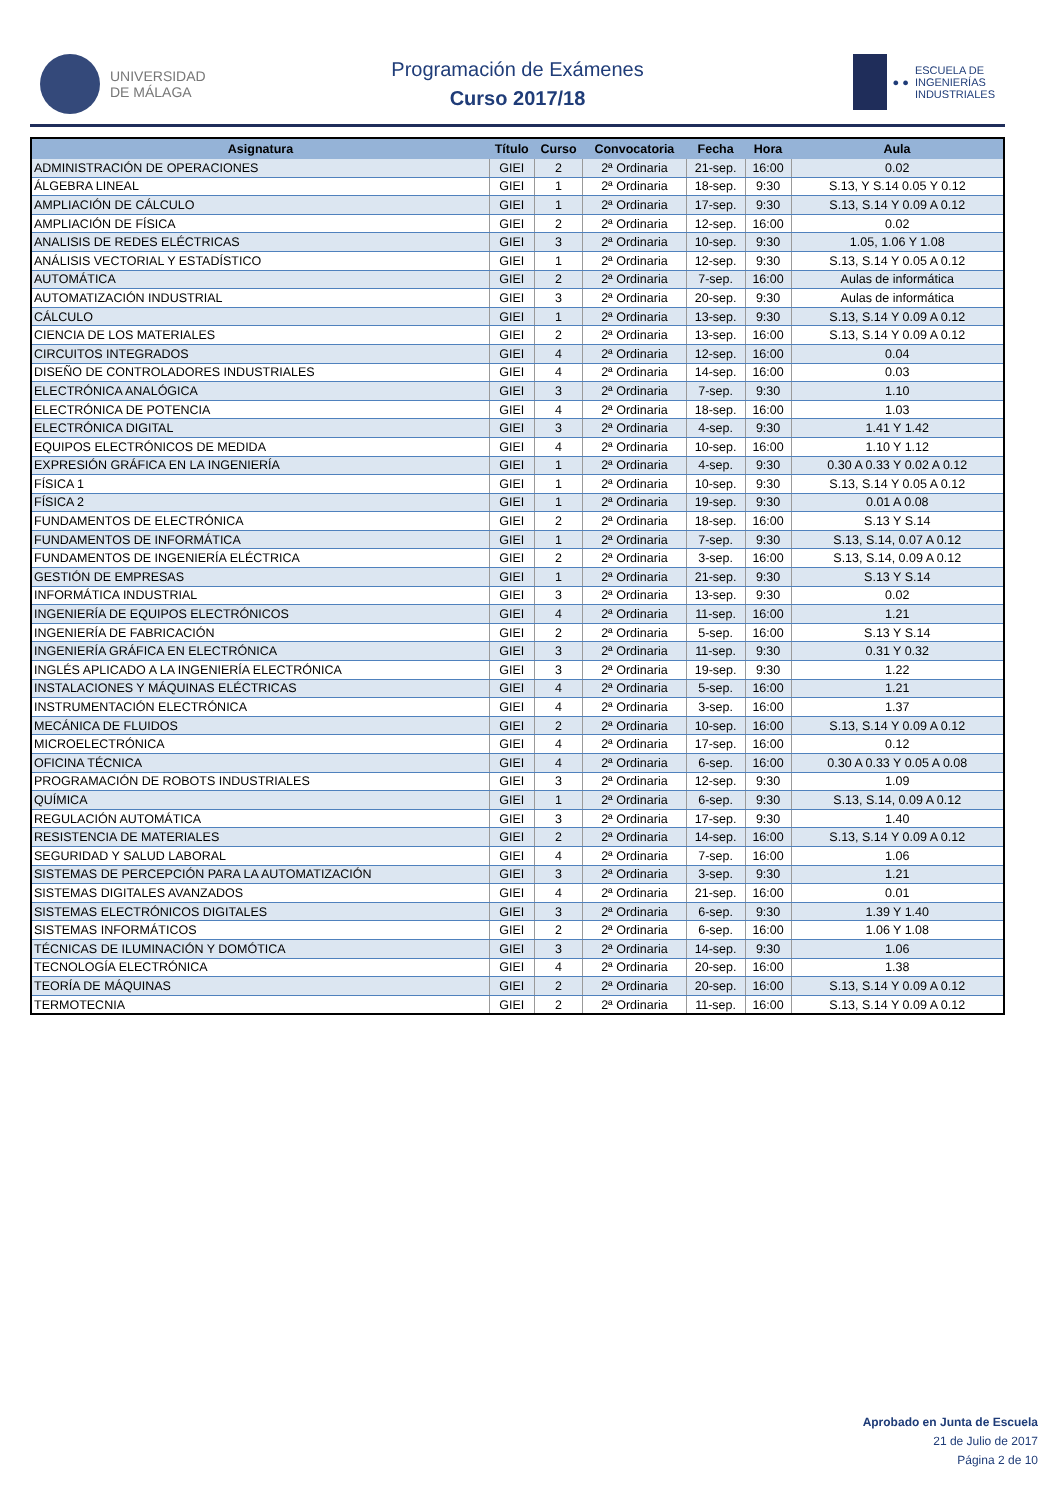UNIVERSIDAD
DE MÁLAGA
Programación de Exámenes
Curso 2017/18
● ●
ESCUELA DE
INGENIERÍAS
INDUSTRIALES
| Asignatura | Título | Curso | Convocatoria | Fecha | Hora | Aula |
| --- | --- | --- | --- | --- | --- | --- |
| ADMINISTRACIÓN DE OPERACIONES | GIEI | 2 | 2ª Ordinaria | 21-sep. | 16:00 | 0.02 |
| ÁLGEBRA LINEAL | GIEI | 1 | 2ª Ordinaria | 18-sep. | 9:30 | S.13, Y S.14 0.05 Y 0.12 |
| AMPLIACIÓN DE CÁLCULO | GIEI | 1 | 2ª Ordinaria | 17-sep. | 9:30 | S.13, S.14 Y 0.09 A 0.12 |
| AMPLIACIÓN DE FÍSICA | GIEI | 2 | 2ª Ordinaria | 12-sep. | 16:00 | 0.02 |
| ANALISIS DE REDES ELÉCTRICAS | GIEI | 3 | 2ª Ordinaria | 10-sep. | 9:30 | 1.05, 1.06 Y 1.08 |
| ANÁLISIS VECTORIAL Y ESTADÍSTICO | GIEI | 1 | 2ª Ordinaria | 12-sep. | 9:30 | S.13, S.14 Y 0.05 A 0.12 |
| AUTOMÁTICA | GIEI | 2 | 2ª Ordinaria | 7-sep. | 16:00 | Aulas de informática |
| AUTOMATIZACIÓN INDUSTRIAL | GIEI | 3 | 2ª Ordinaria | 20-sep. | 9:30 | Aulas de informática |
| CÁLCULO | GIEI | 1 | 2ª Ordinaria | 13-sep. | 9:30 | S.13, S.14 Y 0.09 A 0.12 |
| CIENCIA DE LOS MATERIALES | GIEI | 2 | 2ª Ordinaria | 13-sep. | 16:00 | S.13, S.14 Y 0.09 A 0.12 |
| CIRCUITOS INTEGRADOS | GIEI | 4 | 2ª Ordinaria | 12-sep. | 16:00 | 0.04 |
| DISEÑO DE CONTROLADORES INDUSTRIALES | GIEI | 4 | 2ª Ordinaria | 14-sep. | 16:00 | 0.03 |
| ELECTRÓNICA ANALÓGICA | GIEI | 3 | 2ª Ordinaria | 7-sep. | 9:30 | 1.10 |
| ELECTRÓNICA DE POTENCIA | GIEI | 4 | 2ª Ordinaria | 18-sep. | 16:00 | 1.03 |
| ELECTRÓNICA DIGITAL | GIEI | 3 | 2ª Ordinaria | 4-sep. | 9:30 | 1.41 Y 1.42 |
| EQUIPOS ELECTRÓNICOS DE MEDIDA | GIEI | 4 | 2ª Ordinaria | 10-sep. | 16:00 | 1.10 Y 1.12 |
| EXPRESIÓN GRÁFICA EN LA INGENIERÍA | GIEI | 1 | 2ª Ordinaria | 4-sep. | 9:30 | 0.30 A 0.33 Y 0.02 A 0.12 |
| FÍSICA 1 | GIEI | 1 | 2ª Ordinaria | 10-sep. | 9:30 | S.13, S.14 Y 0.05 A 0.12 |
| FÍSICA 2 | GIEI | 1 | 2ª Ordinaria | 19-sep. | 9:30 | 0.01 A 0.08 |
| FUNDAMENTOS DE ELECTRÓNICA | GIEI | 2 | 2ª Ordinaria | 18-sep. | 16:00 | S.13 Y S.14 |
| FUNDAMENTOS DE INFORMÁTICA | GIEI | 1 | 2ª Ordinaria | 7-sep. | 9:30 | S.13, S.14, 0.07 A 0.12 |
| FUNDAMENTOS DE INGENIERÍA ELÉCTRICA | GIEI | 2 | 2ª Ordinaria | 3-sep. | 16:00 | S.13, S.14, 0.09 A 0.12 |
| GESTIÓN DE EMPRESAS | GIEI | 1 | 2ª Ordinaria | 21-sep. | 9:30 | S.13 Y S.14 |
| INFORMÁTICA INDUSTRIAL | GIEI | 3 | 2ª Ordinaria | 13-sep. | 9:30 | 0.02 |
| INGENIERÍA DE EQUIPOS ELECTRÓNICOS | GIEI | 4 | 2ª Ordinaria | 11-sep. | 16:00 | 1.21 |
| INGENIERÍA DE FABRICACIÓN | GIEI | 2 | 2ª Ordinaria | 5-sep. | 16:00 | S.13 Y S.14 |
| INGENIERÍA GRÁFICA EN ELECTRÓNICA | GIEI | 3 | 2ª Ordinaria | 11-sep. | 9:30 | 0.31 Y 0.32 |
| INGLÉS APLICADO A LA INGENIERÍA ELECTRÓNICA | GIEI | 3 | 2ª Ordinaria | 19-sep. | 9:30 | 1.22 |
| INSTALACIONES Y MÁQUINAS ELÉCTRICAS | GIEI | 4 | 2ª Ordinaria | 5-sep. | 16:00 | 1.21 |
| INSTRUMENTACIÓN ELECTRÓNICA | GIEI | 4 | 2ª Ordinaria | 3-sep. | 16:00 | 1.37 |
| MECÁNICA DE FLUIDOS | GIEI | 2 | 2ª Ordinaria | 10-sep. | 16:00 | S.13, S.14 Y 0.09 A 0.12 |
| MICROELECTRÓNICA | GIEI | 4 | 2ª Ordinaria | 17-sep. | 16:00 | 0.12 |
| OFICINA TÉCNICA | GIEI | 4 | 2ª Ordinaria | 6-sep. | 16:00 | 0.30 A 0.33 Y 0.05 A 0.08 |
| PROGRAMACIÓN DE ROBOTS INDUSTRIALES | GIEI | 3 | 2ª Ordinaria | 12-sep. | 9:30 | 1.09 |
| QUÍMICA | GIEI | 1 | 2ª Ordinaria | 6-sep. | 9:30 | S.13, S.14, 0.09 A 0.12 |
| REGULACIÓN AUTOMÁTICA | GIEI | 3 | 2ª Ordinaria | 17-sep. | 9:30 | 1.40 |
| RESISTENCIA DE MATERIALES | GIEI | 2 | 2ª Ordinaria | 14-sep. | 16:00 | S.13, S.14 Y 0.09 A 0.12 |
| SEGURIDAD Y SALUD LABORAL | GIEI | 4 | 2ª Ordinaria | 7-sep. | 16:00 | 1.06 |
| SISTEMAS DE PERCEPCIÓN PARA LA AUTOMATIZACIÓN | GIEI | 3 | 2ª Ordinaria | 3-sep. | 9:30 | 1.21 |
| SISTEMAS DIGITALES AVANZADOS | GIEI | 4 | 2ª Ordinaria | 21-sep. | 16:00 | 0.01 |
| SISTEMAS ELECTRÓNICOS DIGITALES | GIEI | 3 | 2ª Ordinaria | 6-sep. | 9:30 | 1.39 Y 1.40 |
| SISTEMAS INFORMÁTICOS | GIEI | 2 | 2ª Ordinaria | 6-sep. | 16:00 | 1.06 Y 1.08 |
| TÉCNICAS DE ILUMINACIÓN Y DOMÓTICA | GIEI | 3 | 2ª Ordinaria | 14-sep. | 9:30 | 1.06 |
| TECNOLOGÍA ELECTRÓNICA | GIEI | 4 | 2ª Ordinaria | 20-sep. | 16:00 | 1.38 |
| TEORÍA DE MÁQUINAS | GIEI | 2 | 2ª Ordinaria | 20-sep. | 16:00 | S.13, S.14 Y 0.09 A 0.12 |
| TERMOTECNIA | GIEI | 2 | 2ª Ordinaria | 11-sep. | 16:00 | S.13, S.14 Y 0.09 A 0.12 |
Aprobado en Junta de Escuela
21 de Julio de 2017
Página 2 de 10